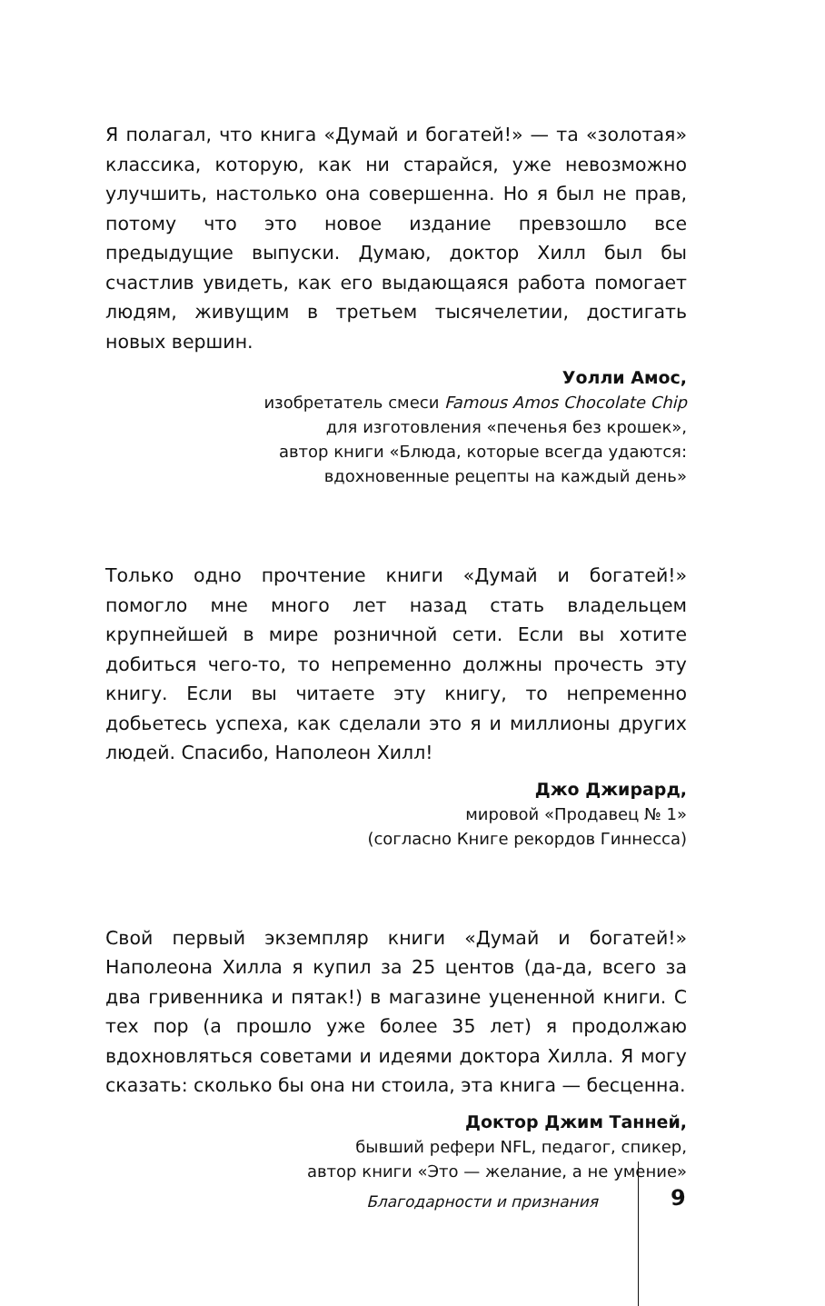Я полагал, что книга «Думай и богатей!» — та «золотая» классика, которую, как ни старайся, уже невозможно улучшить, настолько она совершенна. Но я был не прав, потому что это новое издание превзошло все предыдущие выпуски. Думаю, доктор Хилл был бы счастлив увидеть, как его выдающаяся работа помогает людям, живущим в третьем тысячелетии, достигать новых вершин.
Уолли Амос,
изобретатель смеси Famous Amos Chocolate Chip
для изготовления «печенья без крошек»,
автор книги «Блюда, которые всегда удаются:
вдохновенные рецепты на каждый день»
Только одно прочтение книги «Думай и богатей!» помогло мне много лет назад стать владельцем крупнейшей в мире розничной сети. Если вы хотите добиться чего-то, то непременно должны прочесть эту книгу. Если вы читаете эту книгу, то непременно добьетесь успеха, как сделали это я и миллионы других людей. Спасибо, Наполеон Хилл!
Джо Джирард,
мировой «Продавец № 1»
(согласно Книге рекордов Гиннесса)
Свой первый экземпляр книги «Думай и богатей!» Наполеона Хилла я купил за 25 центов (да-да, всего за два гривенника и пятак!) в магазине уцененной книги. С тех пор (а прошло уже более 35 лет) я продолжаю вдохновляться советами и идеями доктора Хилла. Я могу сказать: сколько бы она ни стоила, эта книга — бесценна.
Доктор Джим Танней,
бывший рефери NFL, педагог, спикер,
автор книги «Это — желание, а не умение»
Благодарности и признания 9